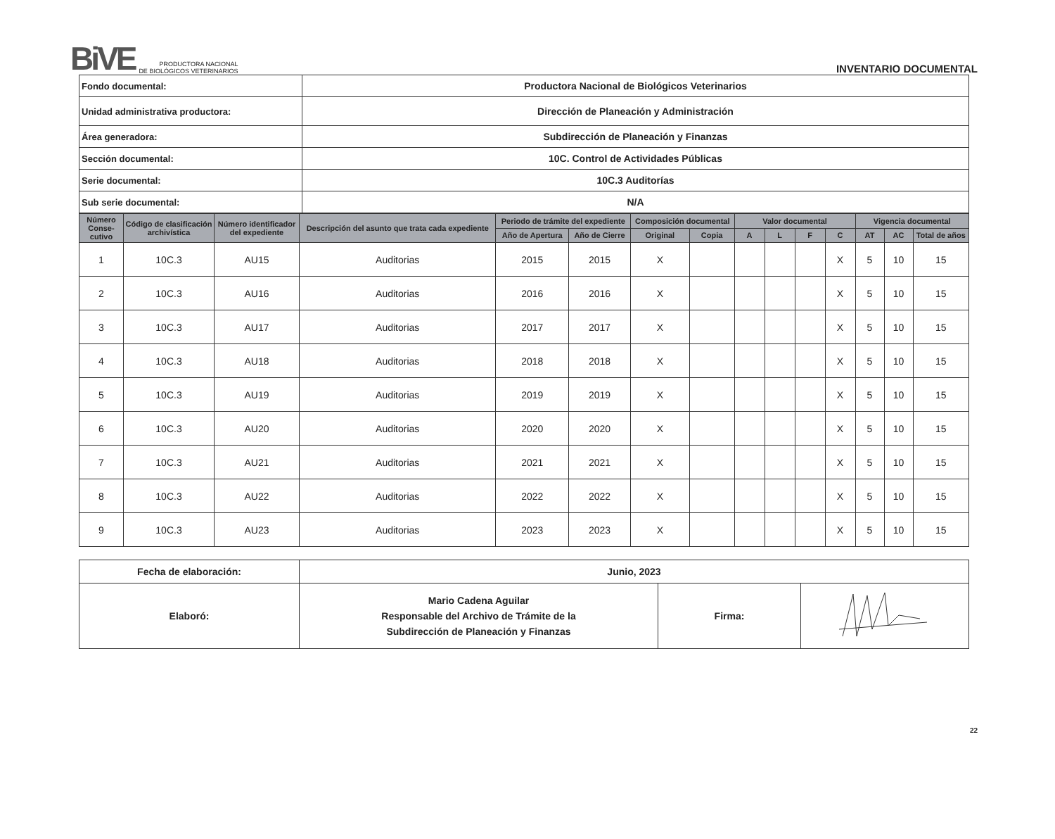BiVE
PRODUCTORA NACIONAL
DE BIOLÓGICOS VETERINARIOS
INVENTARIO DOCUMENTAL
| Fondo documental: | Productora Nacional de Biológicos Veterinarios |
| Unidad administrativa productora: | Dirección de Planeación y Administración |
| Área generadora: | Subdirección de Planeación y Finanzas |
| Sección documental: | 10C. Control de Actividades Públicas |
| Serie documental: | 10C.3 Auditorías |
| Sub serie documental: | N/A |
| Número Conse-cutivo | Código de clasificación archivística | Número identificador del expediente | Descripción del asunto que trata cada expediente | Periodo de trámite del expediente | | Composición documental | | Valor documental | | | | Vigencia documental | | |
| --- | --- | --- | --- | --- | --- | --- | --- | --- | --- | --- | --- | --- | --- | --- |
| | | | | Año de Apertura | Año de Cierre | Original | Copia | A | L | F | C | AT | AC | Total de años |
| 1 | 10C.3 | AU15 | Auditorias | 2015 | 2015 | X | | | | | X | 5 | 10 | 15 |
| 2 | 10C.3 | AU16 | Auditorias | 2016 | 2016 | X | | | | | X | 5 | 10 | 15 |
| 3 | 10C.3 | AU17 | Auditorias | 2017 | 2017 | X | | | | | X | 5 | 10 | 15 |
| 4 | 10C.3 | AU18 | Auditorias | 2018 | 2018 | X | | | | | X | 5 | 10 | 15 |
| 5 | 10C.3 | AU19 | Auditorias | 2019 | 2019 | X | | | | | X | 5 | 10 | 15 |
| 6 | 10C.3 | AU20 | Auditorias | 2020 | 2020 | X | | | | | X | 5 | 10 | 15 |
| 7 | 10C.3 | AU21 | Auditorias | 2021 | 2021 | X | | | | | X | 5 | 10 | 15 |
| 8 | 10C.3 | AU22 | Auditorias | 2022 | 2022 | X | | | | | X | 5 | 10 | 15 |
| 9 | 10C.3 | AU23 | Auditorias | 2023 | 2023 | X | | | | | X | 5 | 10 | 15 |
| Fecha de elaboración: | Junio, 2023 | | |
| Elaboró: | Mario Cadena Aguilar Responsable del Archivo de Trámite de la Subdirección de Planeación y Finanzas | Firma: | |
22